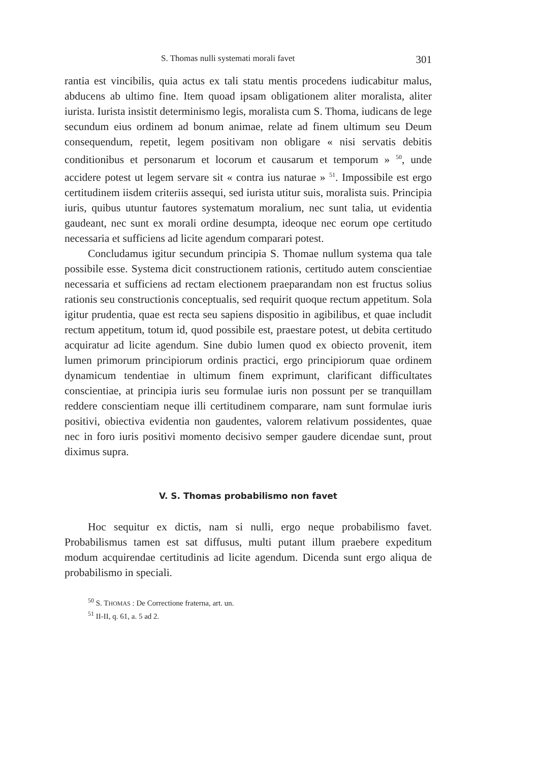S. Thomas nulli systemati morali favet 301
rantia est vincibilis, quia actus ex tali statu mentis procedens iudicabitur malus, abducens ab ultimo fine. Item quoad ipsam obligationem aliter moralista, aliter iurista. Iurista insistit determinismo legis, moralista cum S. Thoma, iudicans de lege secundum eius ordinem ad bonum animae, relate ad finem ultimum seu Deum consequendum, repetit, legem positivam non obligare « nisi servatis debitis conditionibus et personarum et locorum et causarum et temporum » <sup>50</sup>, unde accidere potest ut legem servare sit « contra ius naturae » <sup>51</sup>. Impossibile est ergo certitudinem iisdem criteriis assequi, sed iurista utitur suis, moralista suis. Principia iuris, quibus utuntur fautores systematum moralium, nec sunt talia, ut evidentia gaudeant, nec sunt ex morali ordine desumpta, ideoque nec eorum ope certitudo necessaria et sufficiens ad licite agendum comparari potest.
Concludamus igitur secundum principia S. Thomae nullum systema qua tale possibile esse. Systema dicit constructionem rationis, certitudo autem conscientiae necessaria et sufficiens ad rectam electionem praeparandam non est fructus solius rationis seu constructionis conceptualis, sed requirit quoque rectum appetitum. Sola igitur prudentia, quae est recta seu sapiens dispositio in agibilibus, et quae includit rectum appetitum, totum id, quod possibile est, praestare potest, ut debita certitudo acquiratur ad licite agendum. Sine dubio lumen quod ex obiecto provenit, item lumen primorum principiorum ordinis practici, ergo principiorum quae ordinem dynamicum tendentiae in ultimum finem exprimunt, clarificant difficultates conscientiae, at principia iuris seu formulae iuris non possunt per se tranquillam reddere conscientiam neque illi certitudinem comparare, nam sunt formulae iuris positivi, obiectiva evidentia non gaudentes, valorem relativum possidentes, quae nec in foro iuris positivi momento decisivo semper gaudere dicendae sunt, prout diximus supra.
V. S. Thomas probabilismo non favet
Hoc sequitur ex dictis, nam si nulli, ergo neque probabilismo favet. Probabilismus tamen est sat diffusus, multi putant illum praebere expeditum modum acquirendae certitudinis ad licite agendum. Dicenda sunt ergo aliqua de probabilismo in speciali.
<sup>50</sup> S. THOMAS : De Correctione fraterna, art. un.
<sup>51</sup> II-II, q. 61, a. 5 ad 2.